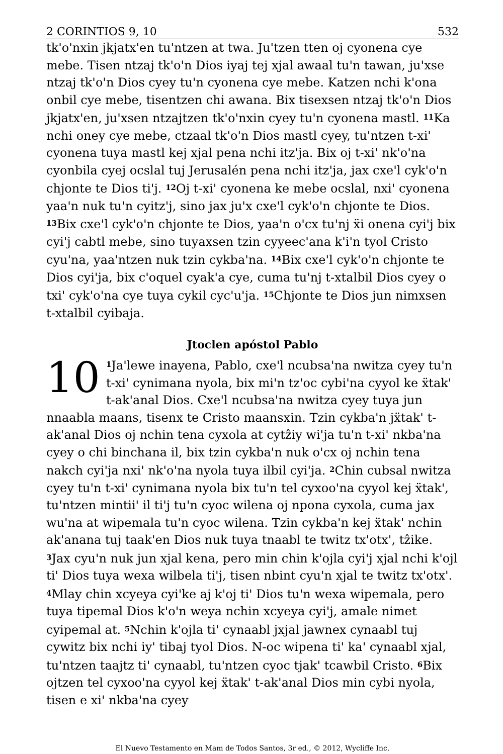2 CORINTIOS 9, 10 532
tk'o'nxin jkjatx'en tu'ntzen at twa. Ju'tzen tten oj cyonena cye mebe. Tisen ntzaj tk'o'n Dios iyaj tej xjal awaal tu'n tawan, ju'xse ntzaj tk'o'n Dios cyey tu'n cyonena cye mebe. Katzen nchi k'ona onbil cye mebe, tisentzen chi awana. Bix tisexsen ntzaj tk'o'n Dios jkjatx'en, ju'xsen ntzajtzen tk'o'nxin cyey tu'n cyonena mastl. <sup>11</sup>Ka nchi oney cye mebe, ctzaal tk'o'n Dios mastl cyey, tu'ntzen t-xi' cyonena tuya mastl kej xjal pena nchi itz'ja. Bix oj t-xi' nk'o'na cyonbila cyej ocslal tuj Jerusalén pena nchi itz'ja, jax cxe'l cyk'o'n chjonte te Dios ti'j. <sup>12</sup>Oj t-xi' cyonena ke mebe ocslal, nxi' cyonena yaa'n nuk tu'n cyitz'j, sino jax ju'x cxe'l cyk'o'n chjonte te Dios. <sup>13</sup>Bix cxe'l cyk'o'n chjonte te Dios, yaa'n o'cx tu'nj ẍi onena cyi'j bix cyi'j cabtl mebe, sino tuyaxsen tzin cyyeec'ana k'i'n tyol Cristo cyu'na, yaa'ntzen nuk tzin cykba'na. <sup>14</sup>Bix cxe'l cyk'o'n chjonte te Dios cyi'ja, bix c'oquel cyak'a cye, cuma tu'nj t-xtalbil Dios cyey o txi' cyk'o'na cye tuya cykil cyc'u'ja. <sup>15</sup>Chjonte te Dios jun nimxsen t-xtalbil cyibaja.
Jtoclen apóstol Pablo
10<sup>1</sup>Ja'lewe inayena, Pablo, cxe'l ncubsa'na nwitza cyey tu'n t-xi' cynimana nyola, bix mi'n tz'oc cybi'na cyyol ke ẍtak' t-ak'anal Dios. Cxe'l ncubsa'na nwitza cyey tuya jun nnaabla maans, tisenx te Cristo maansxin. Tzin cykba'n jẍtak' t-ak'anal Dios oj nchin tena cyxola at cytẑiy wi'ja tu'n t-xi' nkba'na cyey o chi binchana il, bix tzin cykba'n nuk o'cx oj nchin tena nakch cyi'ja nxi' nk'o'na nyola tuya ilbil cyi'ja. <sup>2</sup>Chin cubsal nwitza cyey tu'n t-xi' cynimana nyola bix tu'n tel cyxoo'na cyyol kej ẍtak', tu'ntzen mintii' il ti'j tu'n cyoc wilena oj npona cyxola, cuma jax wu'na at wipemala tu'n cyoc wilena. Tzin cykba'n kej ẍtak' nchin ak'anana tuj taak'en Dios nuk tuya tnaabl te twitz tx'otx', tẑike. <sup>3</sup>Jax cyu'n nuk jun xjal kena, pero min chin k'ojla cyi'j xjal nchi k'ojl ti' Dios tuya wexa wilbela ti'j, tisen nbint cyu'n xjal te twitz tx'otx'. <sup>4</sup>Mlay chin xcyeya cyi'ke aj k'oj ti' Dios tu'n wexa wipemala, pero tuya tipemal Dios k'o'n weya nchin xcyeya cyi'j, amale nimet cyipemal at. <sup>5</sup>Nchin k'ojla ti' cynaabl jxjal jawnex cynaabl tuj cywitz bix nchi iy' tibaj tyol Dios. N-oc wipena ti' ka' cynaabl xjal, tu'ntzen taajtz ti' cynaabl, tu'ntzen cyoc tjak' tcawbil Cristo. <sup>6</sup>Bix ojtzen tel cyxoo'na cyyol kej ẍtak' t-ak'anal Dios min cybi nyola, tisen e xi' nkba'na cyey
El Nuevo Testamento en Mam de Todos Santos, 3r ed., © 2012, Wycliffe Inc.